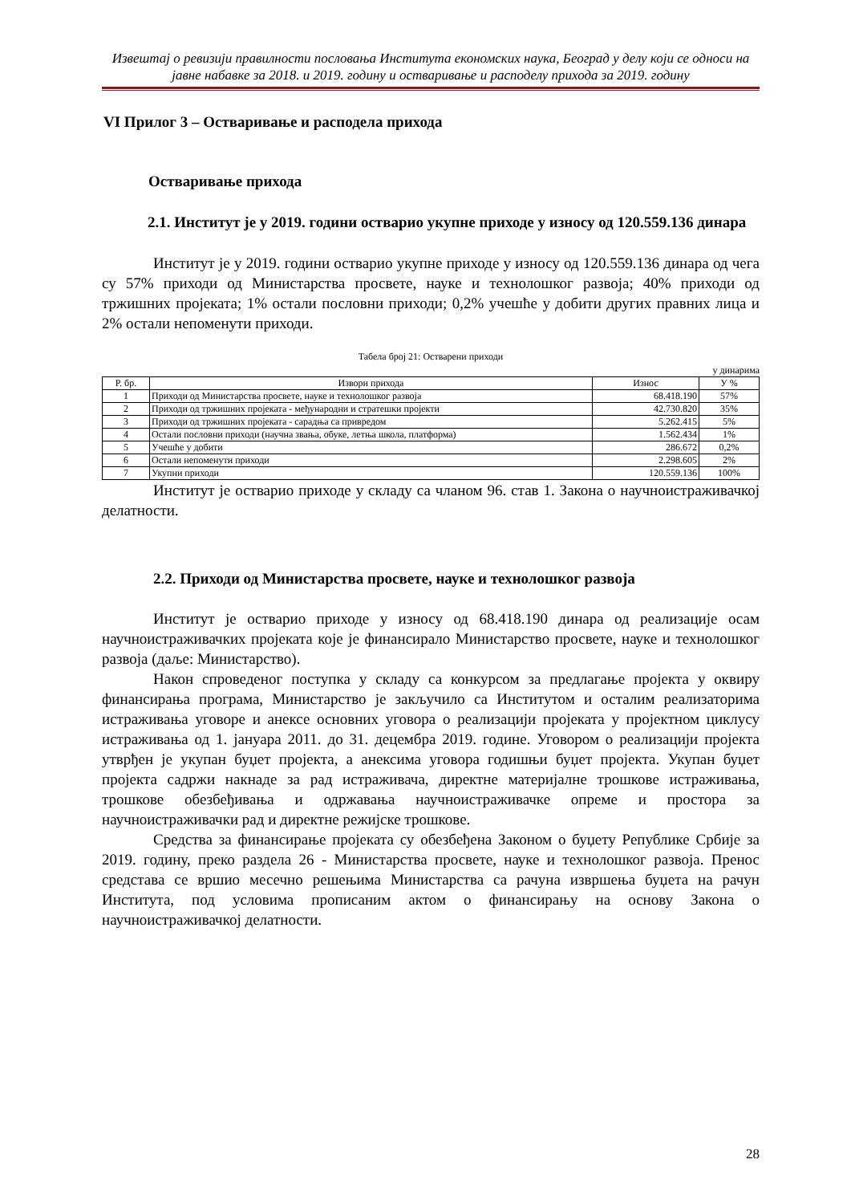Извештај о ревизији правилности пословања Института економских наука, Београд у делу који се односи на јавне набавке за 2018. и 2019. годину и остваривање и расподелу прихода за 2019. годину
VI Прилог 3 – Остваривање и расподела прихода
Остваривање прихода
2.1. Институт је у 2019. години остварио укупне приходе у износу од 120.559.136 динара
Институт је у 2019. години остварио укупне приходе у износу од 120.559.136 динара од чега су 57% приходи од Министарства просвете, науке и технолошког развоја; 40% приходи од тржишних пројеката; 1% остали пословни приходи; 0,2% учешће у добити других правних лица и 2% остали непоменути приходи.
Табела број 21: Остварени приходи
у динарима
| Р. бр. | Извори прихода | Износ | У % |
| --- | --- | --- | --- |
| 1 | Приходи од Министарства просвете, науке и технолошког развоја | 68.418.190 | 57% |
| 2 | Приходи од тржишних пројеката - међународни и стратешки пројекти | 42.730.820 | 35% |
| 3 | Приходи од тржишних пројеката - сарадња са привредом | 5.262.415 | 5% |
| 4 | Остали пословни приходи (научна звања, обуке, летња школа, платформа) | 1.562.434 | 1% |
| 5 | Учешће у добити | 286.672 | 0,2% |
| 6 | Остали непоменути приходи | 2.298.605 | 2% |
| 7 | Укупни приходи | 120.559.136 | 100% |
Институт је остварио приходе у складу са чланом 96. став 1. Закона о научноистраживачкој делатности.
2.2. Приходи од Министарства просвете, науке и технолошког развоја
Институт је остварио приходе у износу од 68.418.190 динара од реализације осам научноистраживачких пројеката које је финансирало Министарство просвете, науке и технолошког развоја (даље: Министарство).
Након спроведеног поступка у складу са конкурсом за предлагање пројекта у оквиру финансирања програма, Министарство је закључило са Институтом и осталим реализаторима истраживања уговоре и анексе основних уговора о реализацији пројеката у пројектном циклусу истраживања од 1. јануара 2011. до 31. децембра 2019. године. Уговором о реализацији пројекта утврђен је укупан буџет пројекта, а анексима уговора годишњи буџет пројекта. Укупан буџет пројекта садржи накнаде за рад истраживача, директне материјалне трошкове истраживања, трошкове обезбеђивања и одржавања научноистраживачке опреме и простора за научноистраживачки рад и директне режијске трошкове.
Средства за финансирање пројеката су обезбеђена Законом о буџету Републике Србије за 2019. годину, преко раздела 26 - Министарства просвете, науке и технолошког развоја. Пренос средстава се вршио месечно решењима Министарства са рачуна извршења буџета на рачун Института, под условима прописаним актом о финансирању на основу Закона о научноистраживачкој делатности.
28